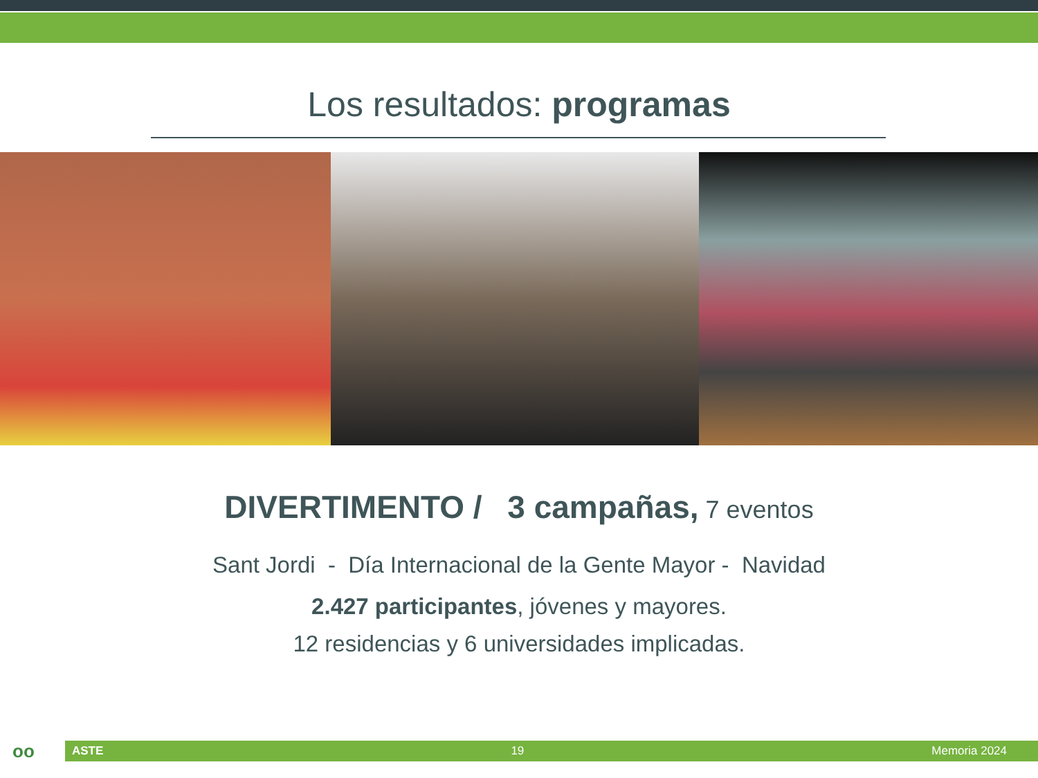Los resultados: programas
DIVERTIMENTO / 3 campañas, 7 eventos
Sant Jordi - Día Internacional de la Gente Mayor - Navidad
2.427 participantes, jóvenes y mayores.
12 residencias y 6 universidades implicadas.
oo
ASTE 19 Memoria 2024